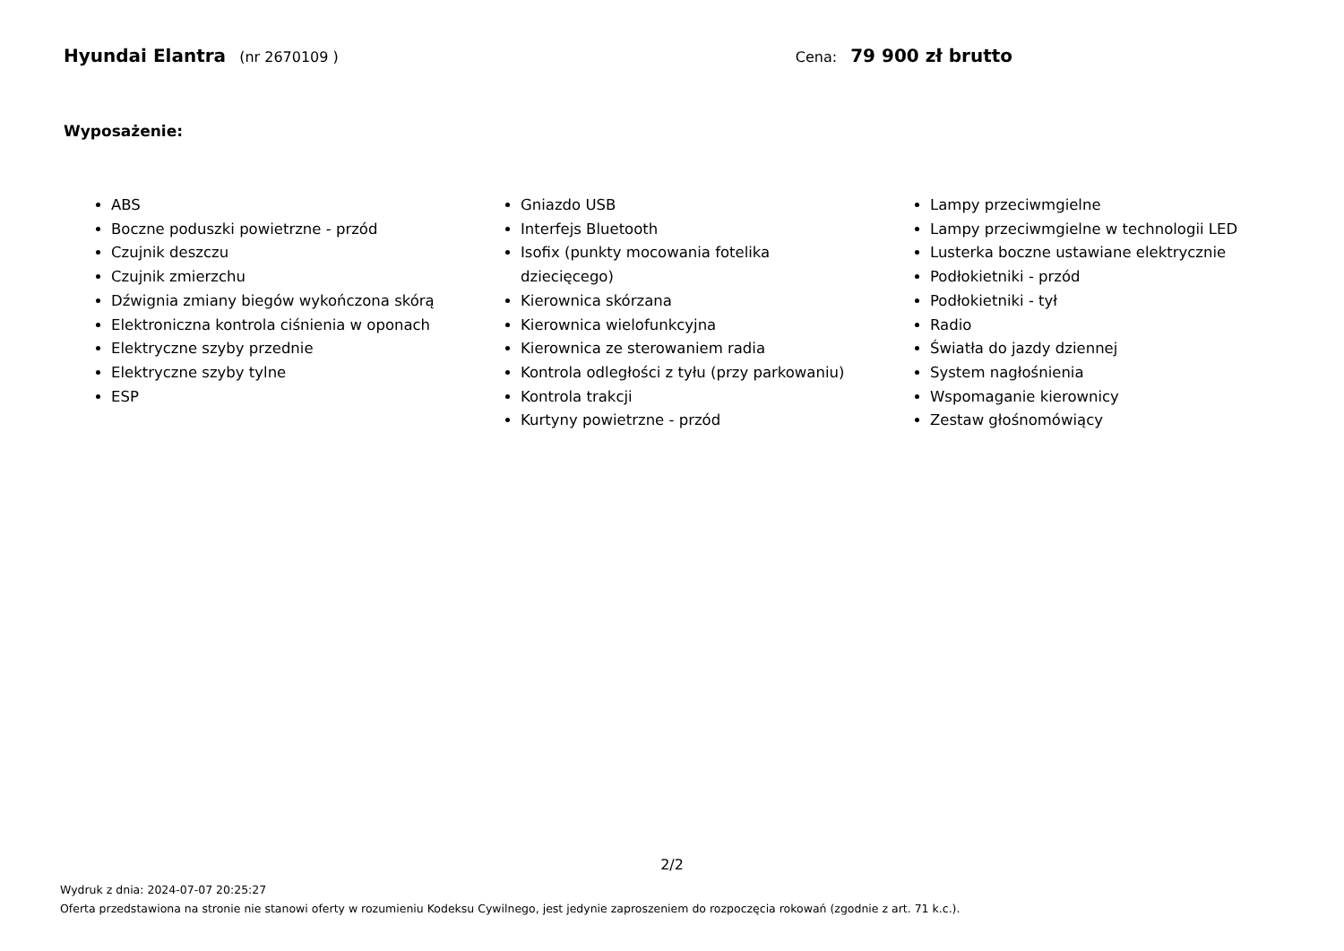Hyundai Elantra (nr 2670109 ) Cena: 79 900 zł brutto
Wyposażenie:
ABS
Boczne poduszki powietrzne - przód
Czujnik deszczu
Czujnik zmierzchu
Dźwignia zmiany biegów wykończona skórą
Elektroniczna kontrola ciśnienia w oponach
Elektryczne szyby przednie
Elektryczne szyby tylne
ESP
Gniazdo USB
Interfejs Bluetooth
Isofix (punkty mocowania fotelika dziecięcego)
Kierownica skórzana
Kierownica wielofunkcyjna
Kierownica ze sterowaniem radia
Kontrola odległości z tyłu (przy parkowaniu)
Kontrola trakcji
Kurtyny powietrzne - przód
Lampy przeciwmgielne
Lampy przeciwmgielne w technologii LED
Lusterka boczne ustawiane elektrycznie
Podłokietniki - przód
Podłokietniki - tył
Radio
Światła do jazdy dziennej
System nagłośnienia
Wspomaganie kierownicy
Zestaw głośnomówiący
2/2
Wydruk z dnia: 2024-07-07 20:25:27
Oferta przedstawiona na stronie nie stanowi oferty w rozumieniu Kodeksu Cywilnego, jest jedynie zaproszeniem do rozpoczęcia rokowań (zgodnie z art. 71 k.c.).